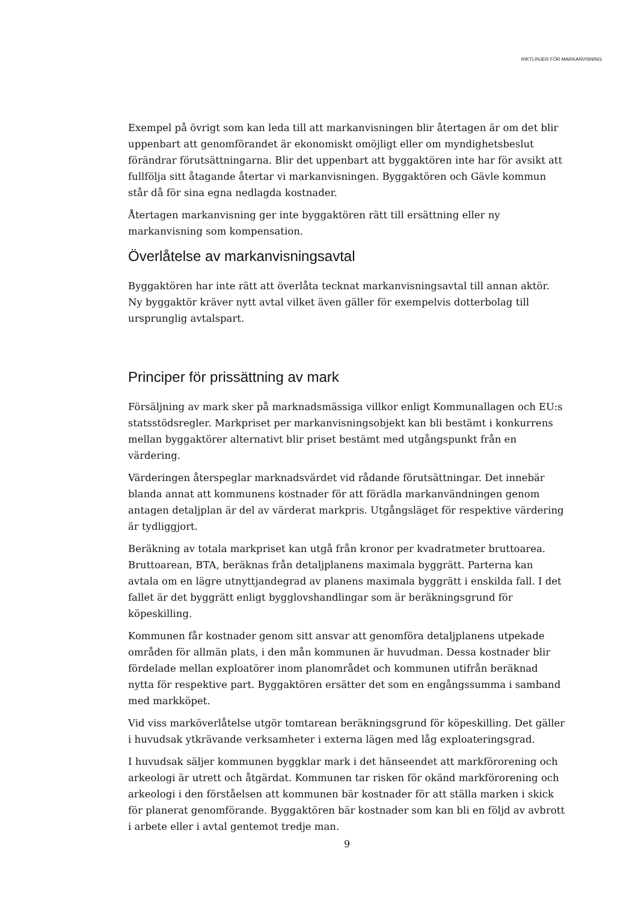RIKTLINJER FÖR MARKANVISNING
Exempel på övrigt som kan leda till att markanvisningen blir återtagen är om det blir uppenbart att genomförandet är ekonomiskt omöjligt eller om myndighetsbeslut förändrar förutsättningarna. Blir det uppenbart att byggaktören inte har för avsikt att fullfölja sitt åtagande återtar vi markanvisningen. Byggaktören och Gävle kommun står då för sina egna nedlagda kostnader.
Återtagen markanvisning ger inte byggaktören rätt till ersättning eller ny markanvisning som kompensation.
Överlåtelse av markanvisningsavtal
Byggaktören har inte rätt att överlåta tecknat markanvisningsavtal till annan aktör. Ny byggaktör kräver nytt avtal vilket även gäller för exempelvis dotterbolag till ursprunglig avtalspart.
Principer för prissättning av mark
Försäljning av mark sker på marknadsmässiga villkor enligt Kommunallagen och EU:s statsstödsregler. Markpriset per markanvisningsobjekt kan bli bestämt i konkurrens mellan byggaktörer alternativt blir priset bestämt med utgångspunkt från en värdering.
Värderingen återspeglar marknadsvärdet vid rådande förutsättningar. Det innebär blanda annat att kommunens kostnader för att förädla markanvändningen genom antagen detaljplan är del av värderat markpris. Utgångsläget för respektive värdering är tydliggjort.
Beräkning av totala markpriset kan utgå från kronor per kvadratmeter bruttoarea. Bruttoarean, BTA, beräknas från detaljplanens maximala byggrätt. Parterna kan avtala om en lägre utnyttjandegrad av planens maximala byggrätt i enskilda fall. I det fallet är det byggrätt enligt bygglovshandlingar som är beräkningsgrund för köpeskilling.
Kommunen får kostnader genom sitt ansvar att genomföra detaljplanens utpekade områden för allmän plats, i den mån kommunen är huvudman. Dessa kostnader blir fördelade mellan exploatörer inom planområdet och kommunen utifrån beräknad nytta för respektive part. Byggaktören ersätter det som en engångssumma i samband med markköpet.
Vid viss marköverlåtelse utgör tomtarean beräkningsgrund för köpeskilling. Det gäller i huvudsak ytkrävande verksamheter i externa lägen med låg exploateringsgrad.
I huvudsak säljer kommunen byggklar mark i det hänseendet att markförorening och arkeologi är utrett och åtgärdat. Kommunen tar risken för okänd markförorening och arkeologi i den förståelsen att kommunen bär kostnader för att ställa marken i skick för planerat genomförande. Byggaktören bär kostnader som kan bli en följd av avbrott i arbete eller i avtal gentemot tredje man.
9